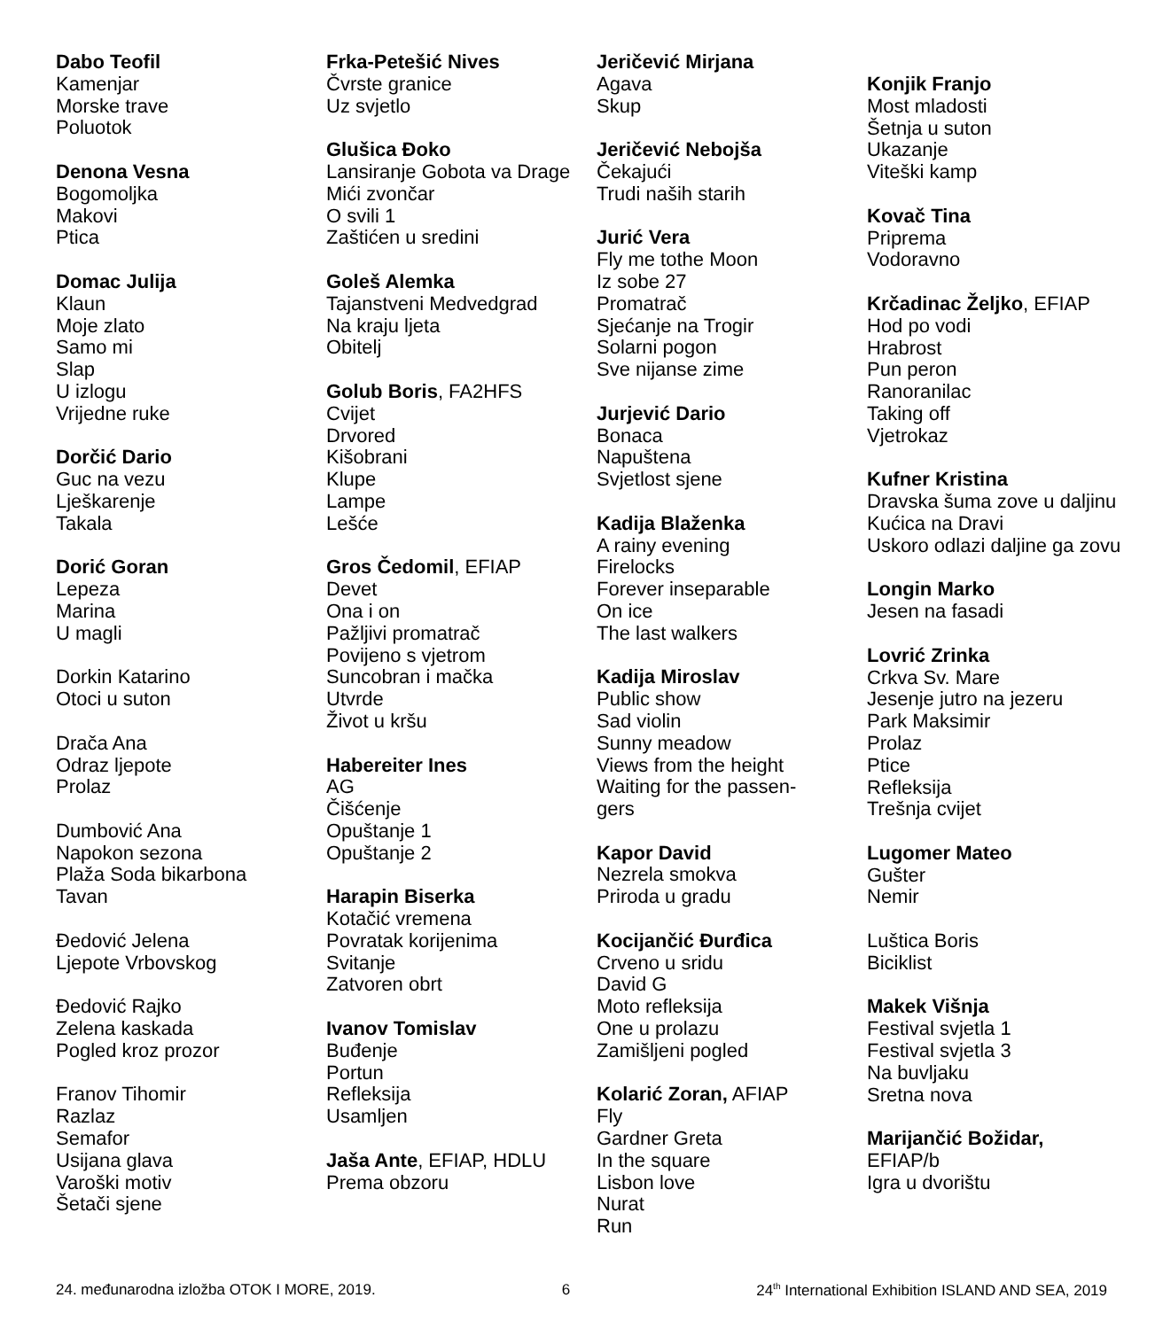Dabo Teofil
Kamenjar
Morske trave
Poluotok
Denona Vesna
Bogomoljka
Makovi
Ptica
Domac Julija
Klaun
Moje zlato
Samo mi
Slap
U izlogu
Vrijedne ruke
Dorčić Dario
Guc na vezu
Lješkarenje
Takala
Dorić Goran
Lepeza
Marina
U magli
Dorkin Katarino
Otoci u suton
Drača Ana
Odraz ljepote
Prolaz
Dumbović Ana
Napokon sezona
Plaža Soda bikarbona
Tavan
Đedović Jelena
Ljepote Vrbovskog
Đedović Rajko
Zelena kaskada
Pogled kroz prozor
Franov Tihomir
Razlaz
Semafor
Usijana glava
Varoški motiv
Šetači sjene
Frka-Petešić Nives
Čvrste granice
Uz svjetlo
Glušica Đoko
Lansiranje Gobota va Drage
Mići zvončar
O svili 1
Zaštićen u sredini
Goleš Alemka
Tajanstveni Medvedgrad
Na kraju ljeta
Obitelj
Golub Boris, FA2HFS
Cvijet
Drvored
Kišobrani
Klupe
Lampe
Lešće
Gros Čedomil, EFIAP
Devet
Ona i on
Pažljivi promatrač
Povijeno s vjetrom
Suncobran i mačka
Utvrde
Život u kršu
Habereiter Ines
AG
Čišćenje
Opuštanje 1
Opuštanje 2
Harapin Biserka
Kotačić vremena
Povratak korijenima
Svitanje
Zatvoren obrt
Ivanov Tomislav
Buđenje
Portun
Refleksija
Usamljen
Jaša Ante, EFIAP, HDLU
Prema obzoru
Jeričević Mirjana
Agava
Skup
Jeričević Nebojša
Čekajući
Trudi naših starih
Jurić Vera
Fly me tothe Moon
Iz sobe 27
Promatrač
Sjećanje na Trogir
Solarni pogon
Sve nijanse zime
Jurjević Dario
Bonaca
Napuštena
Svjetlost sjene
Kadija Blaženka
A rainy evening
Firelocks
Forever inseparable
On ice
The last walkers
Kadija Miroslav
Public show
Sad violin
Sunny meadow
Views from the height
Waiting for the passen-
gers
Kapor David
Nezrela smokva
Priroda u gradu
Kocijančić Đurđica
Crveno u sridu
David G
Moto refleksija
One u prolazu
Zamišljeni pogled
Kolarić Zoran, AFIAP
Fly
Gardner Greta
In the square
Lisbon love
Nurat
Run
Konjik Franjo
Most mladosti
Šetnja u suton
Ukazanje
Viteški kamp
Kovač Tina
Priprema
Vodoravno
Krčadinac Željko, EFIAP
Hod po vodi
Hrabrost
Pun peron
Ranoranilac
Taking off
Vjetrokaz
Kufner Kristina
Dravska šuma zove u daljinu
Kućica na Dravi
Uskoro odlazi daljine ga zovu
Longin Marko
Jesen na fasadi
Lovrić Zrinka
Crkva Sv. Mare
Jesenje jutro na jezeru
Park Maksimir
Prolaz
Ptice
Refleksija
Trešnja cvijet
Lugomer Mateo
Gušter
Nemir
Luštica Boris
Biciklist
Makek Višnja
Festival svjetla 1
Festival svjetla 3
Na buvljaku
Sretna nova
Marijančić Božidar,
EFIAP/b
Igra u dvorištu
24. međunarodna izložba OTOK I MORE, 2019. 6 24<sup>th</sup> International Exhibition ISLAND AND SEA, 2019